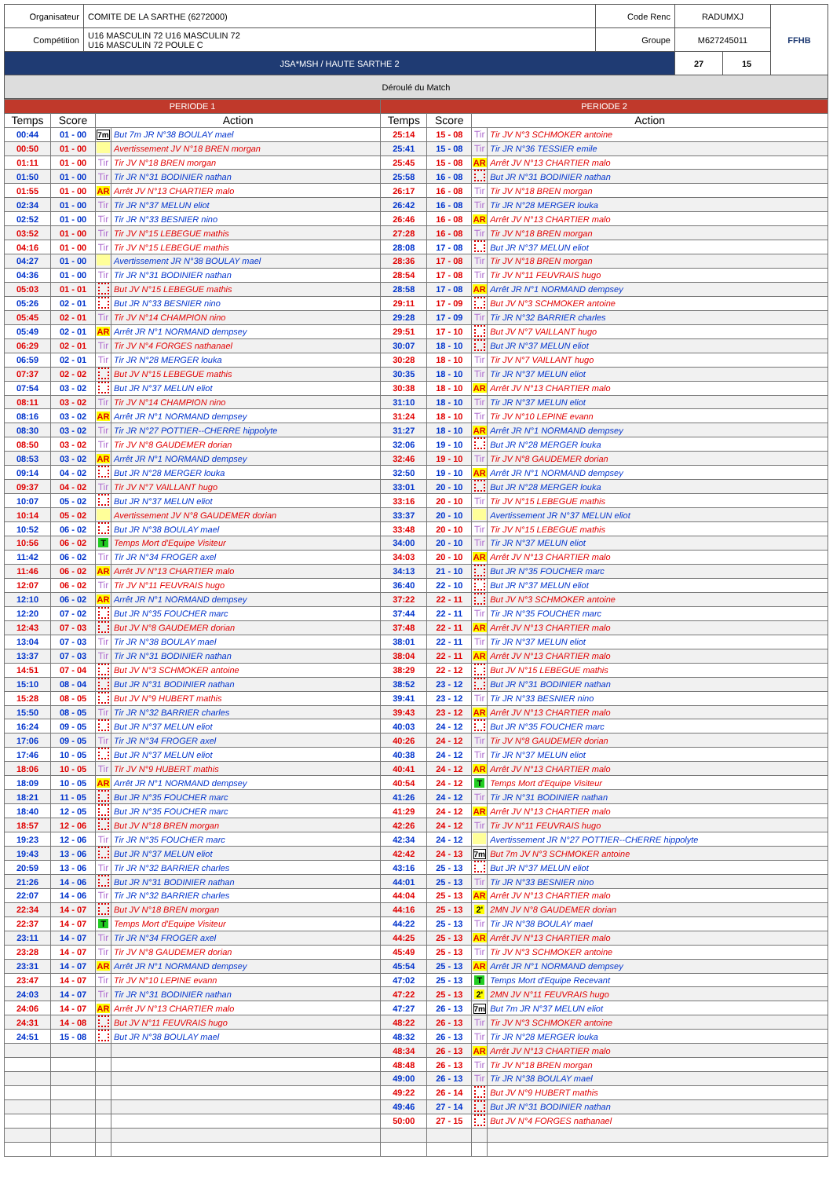| Organisateur | COMITE DE LA SARTHE (6272000) | Code Renc | RADUMXJ | | FFHB |
| Compétition | U16 MASCULIN 72 U16 MASCULIN 72 U16 MASCULIN 72 POULE C | Groupe | M627245011 | | |
| JSA*MSH / HAUTE SARTHE 2 | | | 27 | 15 | |
| Déroulé du Match | | | | | |
| PERIODE 1 | | | | PERIODE 2 | | | |
| --- | --- | --- | --- | --- | --- | --- | --- |
| Temps | Score | Action | | Temps | Score | Action | |
| 00:44 | 01 - 00 | 7m | But 7m JR N°38 BOULAY mael | 25:14 | 15 - 08 | Tir | Tir JV N°3 SCHMOKER antoine |
| 00:50 | 01 - 00 | | Avertissement JV N°18 BREN morgan | 25:41 | 15 - 08 | Tir | Tir JR N°36 TESSIER emile |
| 01:11 | 01 - 00 | Tir | Tir JV N°18 BREN morgan | 25:45 | 15 - 08 | AR | Arrêt JV N°13 CHARTIER malo |
| 01:50 | 01 - 00 | Tir | Tir JR N°31 BODINIER nathan | 25:58 | 16 - 08 | | But JR N°31 BODINIER nathan |
| 01:55 | 01 - 00 | AR | Arrêt JV N°13 CHARTIER malo | 26:17 | 16 - 08 | Tir | Tir JV N°18 BREN morgan |
| 02:34 | 01 - 00 | Tir | Tir JR N°37 MELUN eliot | 26:42 | 16 - 08 | Tir | Tir JR N°28 MERGER louka |
| 02:52 | 01 - 00 | Tir | Tir JR N°33 BESNIER nino | 26:46 | 16 - 08 | AR | Arrêt JV N°13 CHARTIER malo |
| 03:52 | 01 - 00 | Tir | Tir JV N°15 LEBEGUE mathis | 27:28 | 16 - 08 | Tir | Tir JV N°18 BREN morgan |
| 04:16 | 01 - 00 | Tir | Tir JV N°15 LEBEGUE mathis | 28:08 | 17 - 08 | | But JR N°37 MELUN eliot |
| 04:27 | 01 - 00 | | Avertissement JR N°38 BOULAY mael | 28:36 | 17 - 08 | Tir | Tir JV N°18 BREN morgan |
| 04:36 | 01 - 00 | Tir | Tir JR N°31 BODINIER nathan | 28:54 | 17 - 08 | Tir | Tir JV N°11 FEUVRAIS hugo |
| 05:03 | 01 - 01 | | But JV N°15 LEBEGUE mathis | 28:58 | 17 - 08 | AR | Arrêt JR N°1 NORMAND dempsey |
| 05:26 | 02 - 01 | | But JR N°33 BESNIER nino | 29:11 | 17 - 09 | | But JV N°3 SCHMOKER antoine |
| 05:45 | 02 - 01 | Tir | Tir JV N°14 CHAMPION nino | 29:28 | 17 - 09 | Tir | Tir JR N°32 BARRIER charles |
| 05:49 | 02 - 01 | AR | Arrêt JR N°1 NORMAND dempsey | 29:51 | 17 - 10 | | But JV N°7 VAILLANT hugo |
| 06:29 | 02 - 01 | Tir | Tir JV N°4 FORGES nathanael | 30:07 | 18 - 10 | | But JR N°37 MELUN eliot |
| 06:59 | 02 - 01 | Tir | Tir JR N°28 MERGER louka | 30:28 | 18 - 10 | Tir | Tir JV N°7 VAILLANT hugo |
| 07:37 | 02 - 02 | | But JV N°15 LEBEGUE mathis | 30:35 | 18 - 10 | Tir | Tir JR N°37 MELUN eliot |
| 07:54 | 03 - 02 | | But JR N°37 MELUN eliot | 30:38 | 18 - 10 | AR | Arrêt JV N°13 CHARTIER malo |
| 08:11 | 03 - 02 | Tir | Tir JV N°14 CHAMPION nino | 31:10 | 18 - 10 | Tir | Tir JR N°37 MELUN eliot |
| 08:16 | 03 - 02 | AR | Arrêt JR N°1 NORMAND dempsey | 31:24 | 18 - 10 | Tir | Tir JV N°10 LEPINE evann |
| 08:30 | 03 - 02 | Tir | Tir JR N°27 POTTIER--CHERRE hippolyte | 31:27 | 18 - 10 | AR | Arrêt JR N°1 NORMAND dempsey |
| 08:50 | 03 - 02 | Tir | Tir JV N°8 GAUDEMER dorian | 32:06 | 19 - 10 | | But JR N°28 MERGER louka |
| 08:53 | 03 - 02 | AR | Arrêt JR N°1 NORMAND dempsey | 32:46 | 19 - 10 | Tir | Tir JV N°8 GAUDEMER dorian |
| 09:14 | 04 - 02 | | But JR N°28 MERGER louka | 32:50 | 19 - 10 | AR | Arrêt JR N°1 NORMAND dempsey |
| 09:37 | 04 - 02 | Tir | Tir JV N°7 VAILLANT hugo | 33:01 | 20 - 10 | | But JR N°28 MERGER louka |
| 10:07 | 05 - 02 | | But JR N°37 MELUN eliot | 33:16 | 20 - 10 | Tir | Tir JV N°15 LEBEGUE mathis |
| 10:14 | 05 - 02 | | Avertissement JV N°8 GAUDEMER dorian | 33:37 | 20 - 10 | | Avertissement JR N°37 MELUN eliot |
| 10:52 | 06 - 02 | | But JR N°38 BOULAY mael | 33:48 | 20 - 10 | Tir | Tir JV N°15 LEBEGUE mathis |
| 10:56 | 06 - 02 | T | Temps Mort d'Equipe Visiteur | 34:00 | 20 - 10 | Tir | Tir JR N°37 MELUN eliot |
| 11:42 | 06 - 02 | Tir | Tir JR N°34 FROGER axel | 34:03 | 20 - 10 | AR | Arrêt JV N°13 CHARTIER malo |
| 11:46 | 06 - 02 | AR | Arrêt JV N°13 CHARTIER malo | 34:13 | 21 - 10 | | But JR N°35 FOUCHER marc |
| 12:07 | 06 - 02 | Tir | Tir JV N°11 FEUVRAIS hugo | 36:40 | 22 - 10 | | But JR N°37 MELUN eliot |
| 12:10 | 06 - 02 | AR | Arrêt JR N°1 NORMAND dempsey | 37:22 | 22 - 11 | | But JV N°3 SCHMOKER antoine |
| 12:20 | 07 - 02 | | But JR N°35 FOUCHER marc | 37:44 | 22 - 11 | Tir | Tir JR N°35 FOUCHER marc |
| 12:43 | 07 - 03 | | But JV N°8 GAUDEMER dorian | 37:48 | 22 - 11 | AR | Arrêt JV N°13 CHARTIER malo |
| 13:04 | 07 - 03 | Tir | Tir JR N°38 BOULAY mael | 38:01 | 22 - 11 | Tir | Tir JR N°37 MELUN eliot |
| 13:37 | 07 - 03 | Tir | Tir JR N°31 BODINIER nathan | 38:04 | 22 - 11 | AR | Arrêt JV N°13 CHARTIER malo |
| 14:51 | 07 - 04 | | But JV N°3 SCHMOKER antoine | 38:29 | 22 - 12 | | But JV N°15 LEBEGUE mathis |
| 15:10 | 08 - 04 | | But JR N°31 BODINIER nathan | 38:52 | 23 - 12 | | But JR N°31 BODINIER nathan |
| 15:28 | 08 - 05 | | But JV N°9 HUBERT mathis | 39:41 | 23 - 12 | Tir | Tir JR N°33 BESNIER nino |
| 15:50 | 08 - 05 | Tir | Tir JR N°32 BARRIER charles | 39:43 | 23 - 12 | AR | Arrêt JV N°13 CHARTIER malo |
| 16:24 | 09 - 05 | | But JR N°37 MELUN eliot | 40:03 | 24 - 12 | | But JR N°35 FOUCHER marc |
| 17:06 | 09 - 05 | Tir | Tir JR N°34 FROGER axel | 40:26 | 24 - 12 | Tir | Tir JV N°8 GAUDEMER dorian |
| 17:46 | 10 - 05 | | But JR N°37 MELUN eliot | 40:38 | 24 - 12 | Tir | Tir JR N°37 MELUN eliot |
| 18:06 | 10 - 05 | Tir | Tir JV N°9 HUBERT mathis | 40:41 | 24 - 12 | AR | Arrêt JV N°13 CHARTIER malo |
| 18:09 | 10 - 05 | AR | Arrêt JR N°1 NORMAND dempsey | 40:54 | 24 - 12 | T | Temps Mort d'Equipe Visiteur |
| 18:21 | 11 - 05 | | But JR N°35 FOUCHER marc | 41:26 | 24 - 12 | Tir | Tir JR N°31 BODINIER nathan |
| 18:40 | 12 - 05 | | But JR N°35 FOUCHER marc | 41:29 | 24 - 12 | AR | Arrêt JV N°13 CHARTIER malo |
| 18:57 | 12 - 06 | | But JV N°18 BREN morgan | 42:26 | 24 - 12 | Tir | Tir JV N°11 FEUVRAIS hugo |
| 19:23 | 12 - 06 | Tir | Tir JR N°35 FOUCHER marc | 42:34 | 24 - 12 | | Avertissement JR N°27 POTTIER--CHERRE hippolyte |
| 19:43 | 13 - 06 | | But JR N°37 MELUN eliot | 42:42 | 24 - 13 | 7m | But 7m JV N°3 SCHMOKER antoine |
| 20:59 | 13 - 06 | Tir | Tir JR N°32 BARRIER charles | 43:16 | 25 - 13 | | But JR N°37 MELUN eliot |
| 21:26 | 14 - 06 | | But JR N°31 BODINIER nathan | 44:01 | 25 - 13 | Tir | Tir JR N°33 BESNIER nino |
| 22:07 | 14 - 06 | Tir | Tir JR N°32 BARRIER charles | 44:04 | 25 - 13 | AR | Arrêt JV N°13 CHARTIER malo |
| 22:34 | 14 - 07 | | But JV N°18 BREN morgan | 44:16 | 25 - 13 | 2' | 2MN JV N°8 GAUDEMER dorian |
| 22:37 | 14 - 07 | T | Temps Mort d'Equipe Visiteur | 44:22 | 25 - 13 | Tir | Tir JR N°38 BOULAY mael |
| 23:11 | 14 - 07 | Tir | Tir JR N°34 FROGER axel | 44:25 | 25 - 13 | AR | Arrêt JV N°13 CHARTIER malo |
| 23:28 | 14 - 07 | Tir | Tir JV N°8 GAUDEMER dorian | 45:49 | 25 - 13 | Tir | Tir JV N°3 SCHMOKER antoine |
| 23:31 | 14 - 07 | AR | Arrêt JR N°1 NORMAND dempsey | 45:54 | 25 - 13 | AR | Arrêt JR N°1 NORMAND dempsey |
| 23:47 | 14 - 07 | Tir | Tir JV N°10 LEPINE evann | 47:02 | 25 - 13 | T | Temps Mort d'Equipe Recevant |
| 24:03 | 14 - 07 | Tir | Tir JR N°31 BODINIER nathan | 47:22 | 25 - 13 | 2' | 2MN JV N°11 FEUVRAIS hugo |
| 24:06 | 14 - 07 | AR | Arrêt JV N°13 CHARTIER malo | 47:27 | 26 - 13 | 7m | But 7m JR N°37 MELUN eliot |
| 24:31 | 14 - 08 | | But JV N°11 FEUVRAIS hugo | 48:22 | 26 - 13 | Tir | Tir JV N°3 SCHMOKER antoine |
| 24:51 | 15 - 08 | | But JR N°38 BOULAY mael | 48:32 | 26 - 13 | Tir | Tir JR N°28 MERGER louka |
| | | | | 48:34 | 26 - 13 | AR | Arrêt JV N°13 CHARTIER malo |
| | | | | 48:48 | 26 - 13 | Tir | Tir JV N°18 BREN morgan |
| | | | | 49:00 | 26 - 13 | Tir | Tir JR N°38 BOULAY mael |
| | | | | 49:22 | 26 - 14 | | But JV N°9 HUBERT mathis |
| | | | | 49:46 | 27 - 14 | | But JR N°31 BODINIER nathan |
| | | | | 50:00 | 27 - 15 | | But JV N°4 FORGES nathanael |